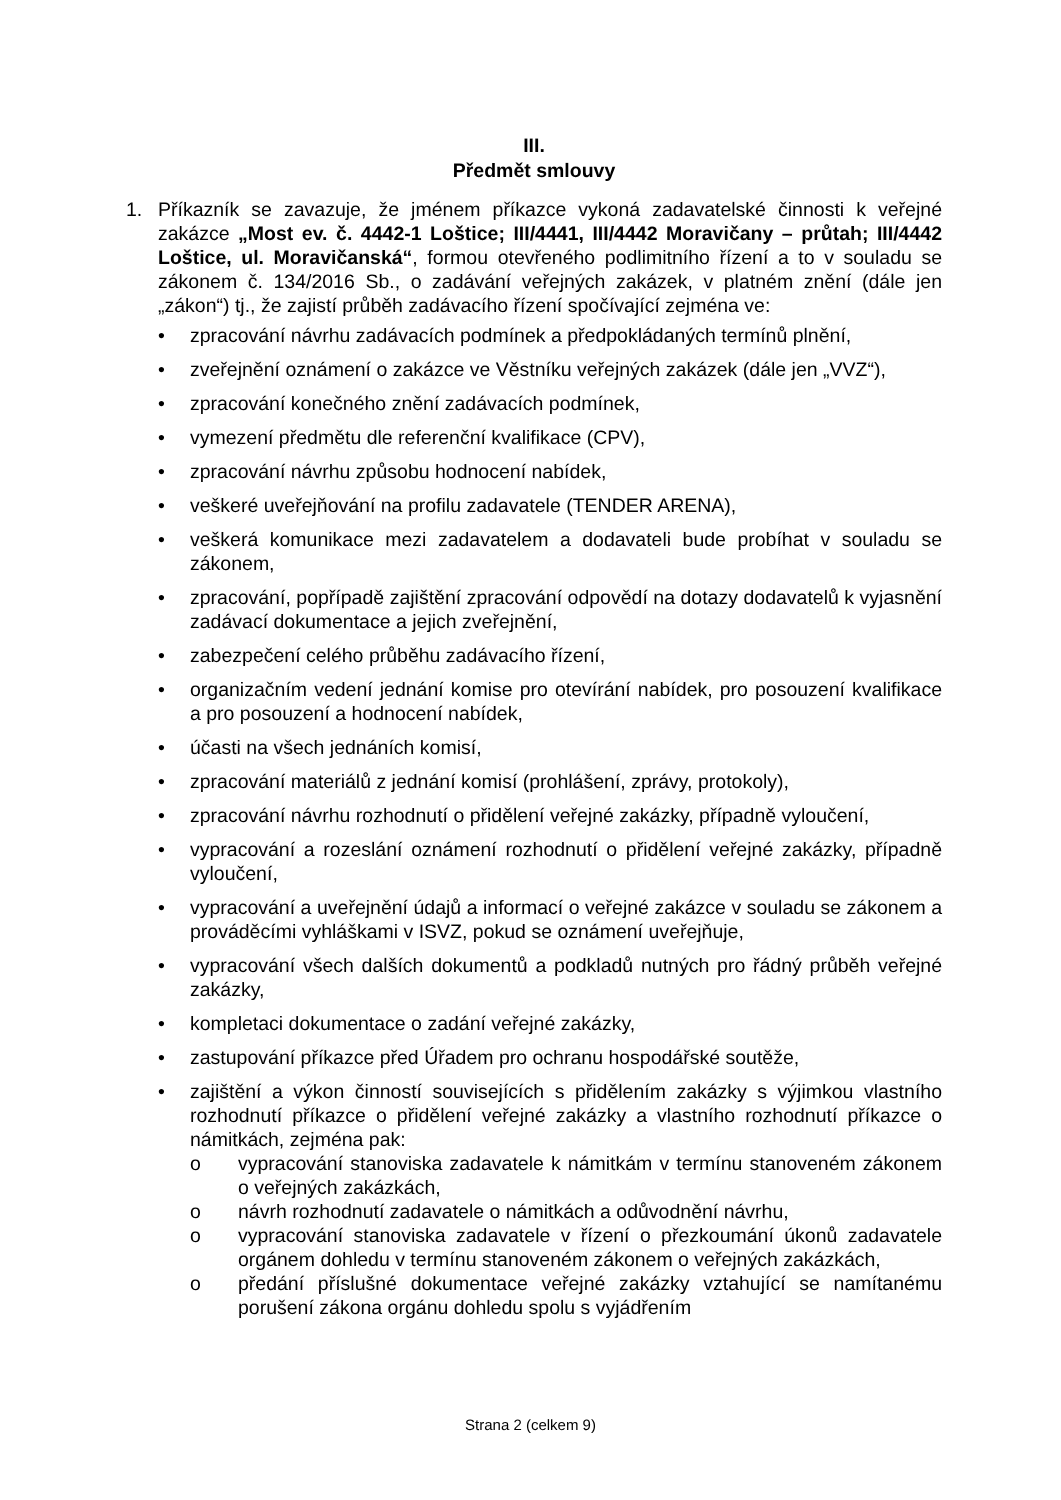III.
Předmět smlouvy
1. Příkazník se zavazuje, že jménem příkazce vykoná zadavatelské činnosti k veřejné zakázce „Most ev. č. 4442-1 Loštice; III/4441, III/4442 Moravičany – průtah; III/4442 Loštice, ul. Moravičanská“, formou otevřeného podlimitního řízení a to v souladu se zákonem č. 134/2016 Sb., o zadávání veřejných zakázek, v platném znění (dále jen „zákon“) tj., že zajistí průběh zadávacího řízení spočívající zejména ve:
• zpracování návrhu zadávacích podmínek a předpokládaných termínů plnění,
• zveřejnění oznámení o zakázce ve Věstníku veřejných zakázek (dále jen „VVZ“),
• zpracování konečného znění zadávacích podmínek,
• vymezení předmětu dle referenční kvalifikace (CPV),
• zpracování návrhu způsobu hodnocení nabídek,
• veškeré uveřejňování na profilu zadavatele (TENDER ARENA),
• veškerá komunikace mezi zadavatelem a dodavateli bude probíhat v souladu se zákonem,
• zpracování, popřípadě zajištění zpracování odpovědí na dotazy dodavatelů k vyjasnění zadávací dokumentace a jejich zveřejnění,
• zabezpečení celého průběhu zadávacího řízení,
• organizačním vedení jednání komise pro otevírání nabídek, pro posouzení kvalifikace a pro posouzení a hodnocení nabídek,
• účasti na všech jednáních komisí,
• zpracování materiálů z jednání komisí (prohlášení, zprávy, protokoly),
• zpracování návrhu rozhodnutí o přidělení veřejné zakázky, případně vyloučení,
• vypracování a rozeslání oznámení rozhodnutí o přidělení veřejné zakázky, případně vyloučení,
• vypracování a uveřejnění údajů a informací o veřejné zakázce v souladu se zákonem a prováděcími vyhláškami v ISVZ, pokud se oznámení uveřejňuje,
• vypracování všech dalších dokumentů a podkladů nutných pro řádný průběh veřejné zakázky,
• kompletaci dokumentace o zadání veřejné zakázky,
• zastupování příkazce před Úřadem pro ochranu hospodářské soutěže,
• zajištění a výkon činností souvisejících s přidělením zakázky s výjimkou vlastního rozhodnutí příkazce o přidělení veřejné zakázky a vlastního rozhodnutí příkazce o námitkách, zejména pak:
o vypracování stanoviska zadavatele k námitkám v termínu stanoveném zákonem o veřejných zakázkách,
o návrh rozhodnutí zadavatele o námitkách a odůvodnění návrhu,
o vypracování stanoviska zadavatele v řízení o přezkoumání úkonů zadavatele orgánem dohledu v termínu stanoveném zákonem o veřejných zakázkách,
o předání příslušné dokumentace veřejné zakázky vztahující se namítanému porušení zákona orgánu dohledu spolu s vyjádřením
Strana 2 (celkem 9)